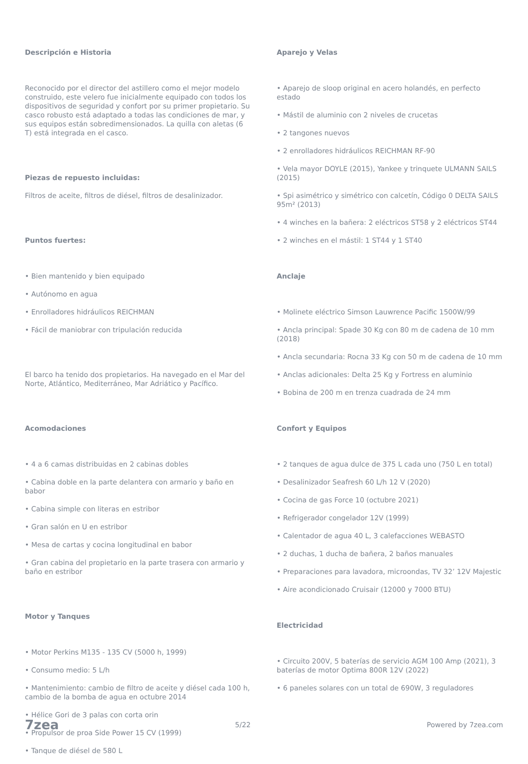Descripción e Historia
Reconocido por el director del astillero como el mejor modelo construido, este velero fue inicialmente equipado con todos los dispositivos de seguridad y confort por su primer propietario. Su casco robusto está adaptado a todas las condiciones de mar, y sus equipos están sobredimensionados. La quilla con aletas (6 T) está integrada en el casco.
Piezas de repuesto incluidas:
Filtros de aceite, filtros de diésel, filtros de desalinizador.
Puntos fuertes:
• Bien mantenido y bien equipado
• Autónomo en agua
• Enrolladores hidráulicos REICHMAN
• Fácil de maniobrar con tripulación reducida
El barco ha tenido dos propietarios. Ha navegado en el Mar del Norte, Atlántico, Mediterráneo, Mar Adriático y Pacífico.
Acomodaciones
• 4 a 6 camas distribuidas en 2 cabinas dobles
• Cabina doble en la parte delantera con armario y baño en babor
• Cabina simple con literas en estribor
• Gran salón en U en estribor
• Mesa de cartas y cocina longitudinal en babor
• Gran cabina del propietario en la parte trasera con armario y baño en estribor
Motor y Tanques
• Motor Perkins M135 - 135 CV (5000 h, 1999)
• Consumo medio: 5 L/h
• Mantenimiento: cambio de filtro de aceite y diésel cada 100 h, cambio de la bomba de agua en octubre 2014
• Hélice Gori de 3 palas con corta orin
• Propulsor de proa Side Power 15 CV (1999)
• Tanque de diésel de 580 L
Aparejo y Velas
• Aparejo de sloop original en acero holandés, en perfecto estado
• Mástil de aluminio con 2 niveles de crucetas
• 2 tangones nuevos
• 2 enrolladores hidráulicos REICHMAN RF-90
• Vela mayor DOYLE (2015), Yankee y trinquete ULMANN SAILS (2015)
• Spi asimétrico y simétrico con calcetín, Código 0 DELTA SAILS 95m² (2013)
• 4 winches en la bañera: 2 eléctricos ST58 y 2 eléctricos ST44
• 2 winches en el mástil: 1 ST44 y 1 ST40
Anclaje
• Molinete eléctrico Simson Lauwrence Pacific 1500W/99
• Ancla principal: Spade 30 Kg con 80 m de cadena de 10 mm (2018)
• Ancla secundaria: Rocna 33 Kg con 50 m de cadena de 10 mm
• Anclas adicionales: Delta 25 Kg y Fortress en aluminio
• Bobina de 200 m en trenza cuadrada de 24 mm
Confort y Equipos
• 2 tanques de agua dulce de 375 L cada uno (750 L en total)
• Desalinizador Seafresh 60 L/h 12 V (2020)
• Cocina de gas Force 10 (octubre 2021)
• Refrigerador congelador 12V (1999)
• Calentador de agua 40 L, 3 calefacciones WEBASTO
• 2 duchas, 1 ducha de bañera, 2 baños manuales
• Preparaciones para lavadora, microondas, TV 32’ 12V Majestic
• Aire acondicionado Cruisair (12000 y 7000 BTU)
Electricidad
• Circuito 200V, 5 baterías de servicio AGM 100 Amp (2021), 3 baterías de motor Optima 800R 12V (2022)
• 6 paneles solares con un total de 690W, 3 reguladores
7zea 5/22 Powered by 7zea.com